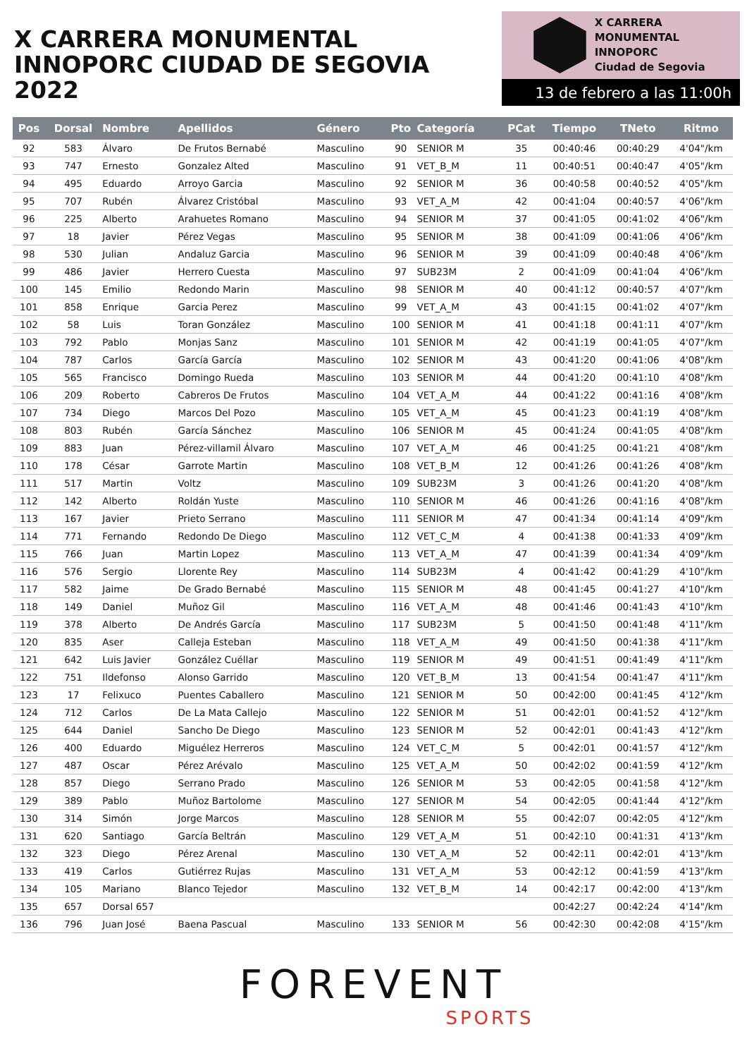X CARRERA MONUMENTAL
INNOPORC CIUDAD DE SEGOVIA 2022
X CARRERA MONUMENTAL
INNOPORC
Ciudad de Segovia
13 de febrero a las 11:00h
| Pos | Dorsal | Nombre | Apellidos | Género | Pto | Categoría | PCat | Tiempo | TNeto | Ritmo |
| --- | --- | --- | --- | --- | --- | --- | --- | --- | --- | --- |
| 92 | 583 | Álvaro | De Frutos Bernabé | Masculino | 90 | SENIOR M | 35 | 00:40:46 | 00:40:29 | 4'04"/km |
| 93 | 747 | Ernesto | Gonzalez Alted | Masculino | 91 | VET_B_M | 11 | 00:40:51 | 00:40:47 | 4'05"/km |
| 94 | 495 | Eduardo | Arroyo Garcia | Masculino | 92 | SENIOR M | 36 | 00:40:58 | 00:40:52 | 4'05"/km |
| 95 | 707 | Rubén | Álvarez Cristóbal | Masculino | 93 | VET_A_M | 42 | 00:41:04 | 00:40:57 | 4'06"/km |
| 96 | 225 | Alberto | Arahuetes Romano | Masculino | 94 | SENIOR M | 37 | 00:41:05 | 00:41:02 | 4'06"/km |
| 97 | 18 | Javier | Pérez Vegas | Masculino | 95 | SENIOR M | 38 | 00:41:09 | 00:41:06 | 4'06"/km |
| 98 | 530 | Julian | Andaluz Garcia | Masculino | 96 | SENIOR M | 39 | 00:41:09 | 00:40:48 | 4'06"/km |
| 99 | 486 | Javier | Herrero Cuesta | Masculino | 97 | SUB23M | 2 | 00:41:09 | 00:41:04 | 4'06"/km |
| 100 | 145 | Emilio | Redondo Marin | Masculino | 98 | SENIOR M | 40 | 00:41:12 | 00:40:57 | 4'07"/km |
| 101 | 858 | Enrique | Garcia Perez | Masculino | 99 | VET_A_M | 43 | 00:41:15 | 00:41:02 | 4'07"/km |
| 102 | 58 | Luis | Toran González | Masculino | 100 | SENIOR M | 41 | 00:41:18 | 00:41:11 | 4'07"/km |
| 103 | 792 | Pablo | Monjas Sanz | Masculino | 101 | SENIOR M | 42 | 00:41:19 | 00:41:05 | 4'07"/km |
| 104 | 787 | Carlos | García García | Masculino | 102 | SENIOR M | 43 | 00:41:20 | 00:41:06 | 4'08"/km |
| 105 | 565 | Francisco | Domingo Rueda | Masculino | 103 | SENIOR M | 44 | 00:41:20 | 00:41:10 | 4'08"/km |
| 106 | 209 | Roberto | Cabreros De Frutos | Masculino | 104 | VET_A_M | 44 | 00:41:22 | 00:41:16 | 4'08"/km |
| 107 | 734 | Diego | Marcos Del Pozo | Masculino | 105 | VET_A_M | 45 | 00:41:23 | 00:41:19 | 4'08"/km |
| 108 | 803 | Rubén | García Sánchez | Masculino | 106 | SENIOR M | 45 | 00:41:24 | 00:41:05 | 4'08"/km |
| 109 | 883 | Juan | Pérez-villamil Álvaro | Masculino | 107 | VET_A_M | 46 | 00:41:25 | 00:41:21 | 4'08"/km |
| 110 | 178 | César | Garrote Martin | Masculino | 108 | VET_B_M | 12 | 00:41:26 | 00:41:26 | 4'08"/km |
| 111 | 517 | Martin | Voltz | Masculino | 109 | SUB23M | 3 | 00:41:26 | 00:41:20 | 4'08"/km |
| 112 | 142 | Alberto | Roldán Yuste | Masculino | 110 | SENIOR M | 46 | 00:41:26 | 00:41:16 | 4'08"/km |
| 113 | 167 | Javier | Prieto Serrano | Masculino | 111 | SENIOR M | 47 | 00:41:34 | 00:41:14 | 4'09"/km |
| 114 | 771 | Fernando | Redondo De Diego | Masculino | 112 | VET_C_M | 4 | 00:41:38 | 00:41:33 | 4'09"/km |
| 115 | 766 | Juan | Martin Lopez | Masculino | 113 | VET_A_M | 47 | 00:41:39 | 00:41:34 | 4'09"/km |
| 116 | 576 | Sergio | Llorente Rey | Masculino | 114 | SUB23M | 4 | 00:41:42 | 00:41:29 | 4'10"/km |
| 117 | 582 | Jaime | De Grado Bernabé | Masculino | 115 | SENIOR M | 48 | 00:41:45 | 00:41:27 | 4'10"/km |
| 118 | 149 | Daniel | Muñoz Gil | Masculino | 116 | VET_A_M | 48 | 00:41:46 | 00:41:43 | 4'10"/km |
| 119 | 378 | Alberto | De Andrés García | Masculino | 117 | SUB23M | 5 | 00:41:50 | 00:41:48 | 4'11"/km |
| 120 | 835 | Aser | Calleja Esteban | Masculino | 118 | VET_A_M | 49 | 00:41:50 | 00:41:38 | 4'11"/km |
| 121 | 642 | Luis Javier | González Cuéllar | Masculino | 119 | SENIOR M | 49 | 00:41:51 | 00:41:49 | 4'11"/km |
| 122 | 751 | Ildefonso | Alonso Garrido | Masculino | 120 | VET_B_M | 13 | 00:41:54 | 00:41:47 | 4'11"/km |
| 123 | 17 | Felixuco | Puentes Caballero | Masculino | 121 | SENIOR M | 50 | 00:42:00 | 00:41:45 | 4'12"/km |
| 124 | 712 | Carlos | De La Mata Callejo | Masculino | 122 | SENIOR M | 51 | 00:42:01 | 00:41:52 | 4'12"/km |
| 125 | 644 | Daniel | Sancho De Diego | Masculino | 123 | SENIOR M | 52 | 00:42:01 | 00:41:43 | 4'12"/km |
| 126 | 400 | Eduardo | Miguélez Herreros | Masculino | 124 | VET_C_M | 5 | 00:42:01 | 00:41:57 | 4'12"/km |
| 127 | 487 | Oscar | Pérez Arévalo | Masculino | 125 | VET_A_M | 50 | 00:42:02 | 00:41:59 | 4'12"/km |
| 128 | 857 | Diego | Serrano Prado | Masculino | 126 | SENIOR M | 53 | 00:42:05 | 00:41:58 | 4'12"/km |
| 129 | 389 | Pablo | Muñoz Bartolome | Masculino | 127 | SENIOR M | 54 | 00:42:05 | 00:41:44 | 4'12"/km |
| 130 | 314 | Simón | Jorge Marcos | Masculino | 128 | SENIOR M | 55 | 00:42:07 | 00:42:05 | 4'12"/km |
| 131 | 620 | Santiago | García Beltrán | Masculino | 129 | VET_A_M | 51 | 00:42:10 | 00:41:31 | 4'13"/km |
| 132 | 323 | Diego | Pérez Arenal | Masculino | 130 | VET_A_M | 52 | 00:42:11 | 00:42:01 | 4'13"/km |
| 133 | 419 | Carlos | Gutiérrez Rujas | Masculino | 131 | VET_A_M | 53 | 00:42:12 | 00:41:59 | 4'13"/km |
| 134 | 105 | Mariano | Blanco Tejedor | Masculino | 132 | VET_B_M | 14 | 00:42:17 | 00:42:00 | 4'13"/km |
| 135 | 657 | Dorsal 657 | | | | | | 00:42:27 | 00:42:24 | 4'14"/km |
| 136 | 796 | Juan José | Baena Pascual | Masculino | 133 | SENIOR M | 56 | 00:42:30 | 00:42:08 | 4'15"/km |
FOREVENT
SPORTS